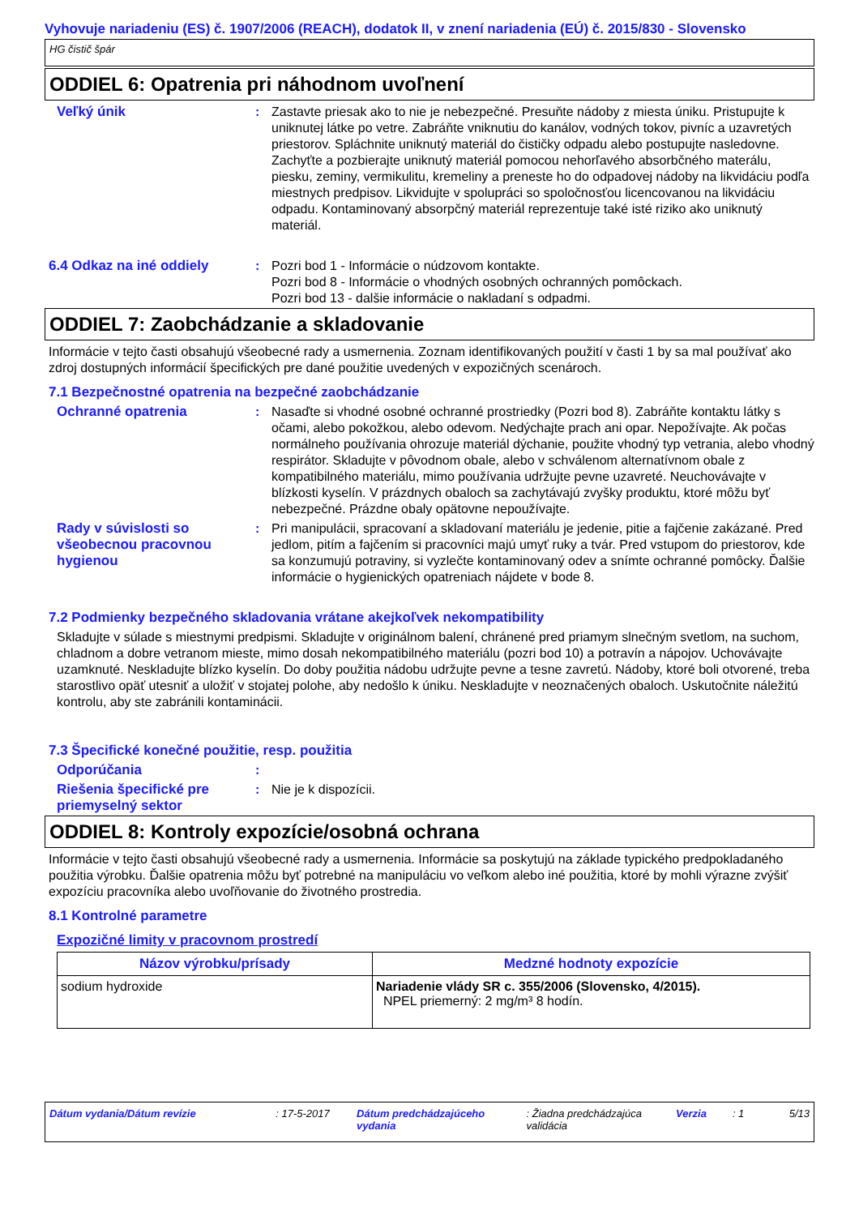Vyhovuje nariadeniu (ES) č. 1907/2006 (REACH), dodatok II, v znení nariadenia (EÚ) č. 2015/830 - Slovensko
HG čistič špár
ODDIEL 6: Opatrenia pri náhodnom uvoľnení
Veľký únik : Zastavte priesak ako to nie je nebezpečné. Presuňte nádoby z miesta úniku. Pristupujte k uniknutej látke po vetre. Zabráňte vniknutiu do kanálov, vodných tokov, pivníc a uzavretých priestorov. Spláchnite uniknutý materiál do čističky odpadu alebo postupujte nasledovne. Zachyťte a pozbierajte uniknutý materiál pomocou nehorľavého absorbčného materálu, piesku, zeminy, vermikulitu, kremeliny a preneste ho do odpadovej nádoby na likvidáciu podľa miestnych predpisov. Likvidujte v spolupráci so spoločnosťou licencovanou na likvidáciu odpadu. Kontaminovaný absorpčný materiál reprezentuje také isté riziko ako uniknutý materiál.
6.4 Odkaz na iné oddiely : Pozri bod 1 - Informácie o núdzovom kontakte.
Pozri bod 8 - Informácie o vhodných osobných ochranných pomôckach.
Pozri bod 13 - dalšie informácie o nakladaní s odpadmi.
ODDIEL 7: Zaobchádzanie a skladovanie
Informácie v tejto časti obsahujú všeobecné rady a usmernenia. Zoznam identifikovaných použití v časti 1 by sa mal používať ako zdroj dostupných informácií špecifických pre dané použitie uvedených v expozičných scenároch.
7.1 Bezpečnostné opatrenia na bezpečné zaobchádzanie
Ochranné opatrenia : Nasaďte si vhodné osobné ochranné prostriedky (Pozri bod 8). Zabráňte kontaktu látky s očami, alebo pokožkou, alebo odevom. Nedýchajte prach ani opar. Nepožívajte. Ak počas normálneho používania ohrozuje materiál dýchanie, použite vhodný typ vetrania, alebo vhodný respirátor. Skladujte v pôvodnom obale, alebo v schválenom alternatívnom obale z kompatibilného materiálu, mimo používania udržujte pevne uzavreté. Neuchovávajte v blízkosti kyselín. V prázdnych obaloch sa zachytávajú zvyšky produktu, ktoré môžu byť nebezpečné. Prázdne obaly opätovne nepoužívajte.
Rady v súvislosti so všeobecnou pracovnou hygienou
: Pri manipulácii, spracovaní a skladovaní materiálu je jedenie, pitie a fajčenie zakázané. Pred jedlom, pitím a fajčením si pracovníci majú umyť ruky a tvár. Pred vstupom do priestorov, kde sa konzumujú potraviny, si vyzlečte kontaminovaný odev a snímte ochranné pomôcky. Ďalšie informácie o hygienických opatreniach nájdete v bode 8.
7.2 Podmienky bezpečného skladovania vrátane akejkoľvek nekompatibility
Skladujte v súlade s miestnymi predpismi. Skladujte v originálnom balení, chránené pred priamym slnečným svetlom, na suchom, chladnom a dobre vetranom mieste, mimo dosah nekompatibilného materiálu (pozri bod 10) a potravín a nápojov. Uchovávajte uzamknuté. Neskladujte blízko kyselín. Do doby použitia nádobu udržujte pevne a tesne zavretú. Nádoby, ktoré boli otvorené, treba starostlivo opäť utesniť a uložiť v stojatej polohe, aby nedošlo k úniku. Neskladujte v neoznačených obaloch. Uskutočnite náležitú kontrolu, aby ste zabránili kontaminácii.
7.3 Špecifické konečné použitie, resp. použitia
Odporúčania :
Riešenia špecifické pre priemyselný sektor
: Nie je k dispozícii.
ODDIEL 8: Kontroly expozície/osobná ochrana
Informácie v tejto časti obsahujú všeobecné rady a usmernenia. Informácie sa poskytujú na základe typického predpokladaného použitia výrobku. Ďalšie opatrenia môžu byť potrebné na manipuláciu vo veľkom alebo iné použitia, ktoré by mohli výrazne zvýšiť expozíciu pracovníka alebo uvoľňovanie do životného prostredia.
8.1 Kontrolné parametre
Expozičné limity v pracovnom prostredí
| Názov výrobku/prísady | Medzné hodnoty expozície |
| --- | --- |
| sodium hydroxide | Nariadenie vlády SR c. 355/2006 (Slovensko, 4/2015). NPEL priemerný: 2 mg/m³ 8 hodín. |
Dátum vydania/Dátum revízie : 17-5-2017 Dátum predchádzajúceho vydania
: Žiadna predchádzajúca validácia
Verzia : 1 5/13